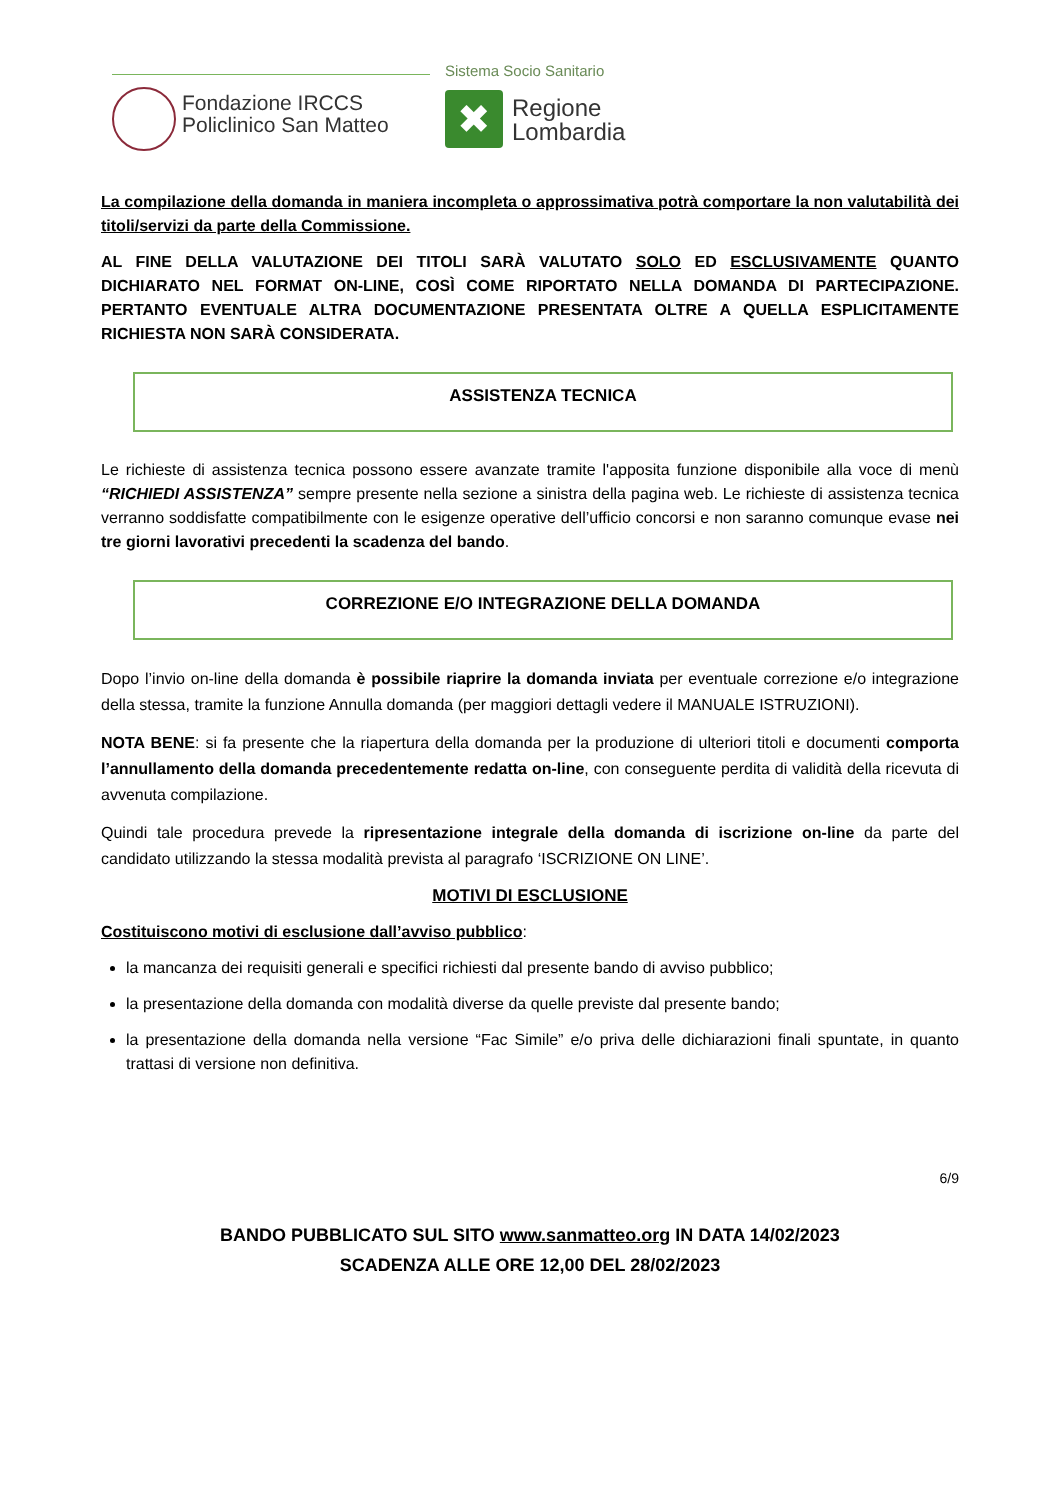Sistema Socio Sanitario
Fondazione IRCCS
Policlinico San Matteo
✖
Regione
Lombardia
La compilazione della domanda in maniera incompleta o approssimativa potrà comportare la non valutabilità dei titoli/servizi da parte della Commissione.
AL FINE DELLA VALUTAZIONE DEI TITOLI SARÀ VALUTATO SOLO ED ESCLUSIVAMENTE QUANTO DICHIARATO NEL FORMAT ON-LINE, COSÌ COME RIPORTATO NELLA DOMANDA DI PARTECIPAZIONE. PERTANTO EVENTUALE ALTRA DOCUMENTAZIONE PRESENTATA OLTRE A QUELLA ESPLICITAMENTE RICHIESTA NON SARÀ CONSIDERATA.
ASSISTENZA TECNICA
Le richieste di assistenza tecnica possono essere avanzate tramite l'apposita funzione disponibile alla voce di menù “RICHIEDI ASSISTENZA” sempre presente nella sezione a sinistra della pagina web. Le richieste di assistenza tecnica verranno soddisfatte compatibilmente con le esigenze operative dell’ufficio concorsi e non saranno comunque evase nei tre giorni lavorativi precedenti la scadenza del bando.
CORREZIONE E/O INTEGRAZIONE DELLA DOMANDA
Dopo l’invio on-line della domanda è possibile riaprire la domanda inviata per eventuale correzione e/o integrazione della stessa, tramite la funzione Annulla domanda (per maggiori dettagli vedere il MANUALE ISTRUZIONI).
NOTA BENE: si fa presente che la riapertura della domanda per la produzione di ulteriori titoli e documenti comporta l’annullamento della domanda precedentemente redatta on-line, con conseguente perdita di validità della ricevuta di avvenuta compilazione.
Quindi tale procedura prevede la ripresentazione integrale della domanda di iscrizione on-line da parte del candidato utilizzando la stessa modalità prevista al paragrafo ‘ISCRIZIONE ON LINE’.
MOTIVI DI ESCLUSIONE
Costituiscono motivi di esclusione dall’avviso pubblico:
la mancanza dei requisiti generali e specifici richiesti dal presente bando di avviso pubblico;
la presentazione della domanda con modalità diverse da quelle previste dal presente bando;
la presentazione della domanda nella versione “Fac Simile” e/o priva delle dichiarazioni finali spuntate, in quanto trattasi di versione non definitiva.
6/9
BANDO PUBBLICATO SUL SITO www.sanmatteo.org IN DATA 14/02/2023
SCADENZA ALLE ORE 12,00 DEL 28/02/2023